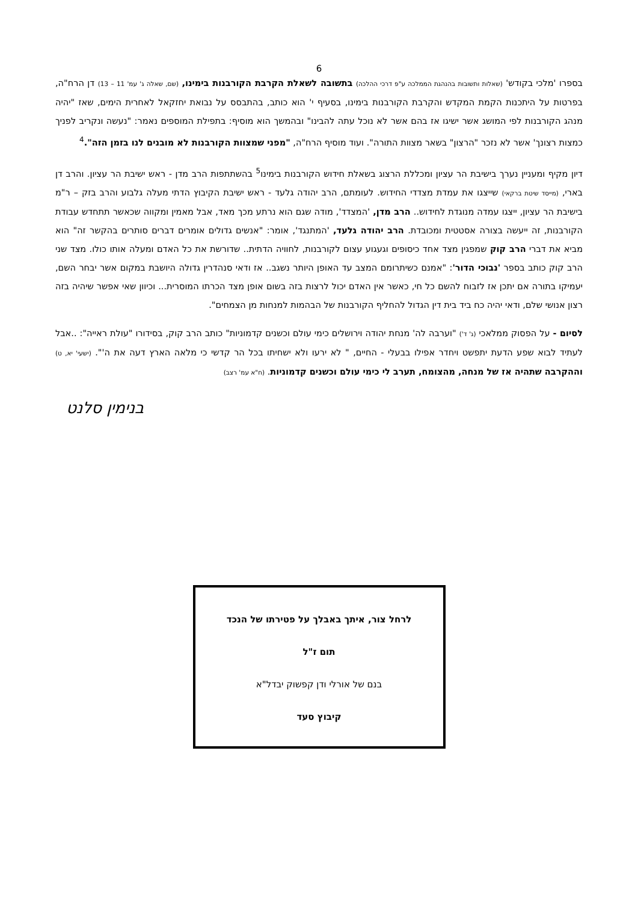6
בספרו 'מלכי בקודש' (שאלות ותשובות בהנהגת הממלכה ע"פ דרכי ההלכה) בתשובה לשאלת הקרבת הקורבנות בימינו, (שם, שאלה ג' עמ' 11 – 13) דן הרח"ה, בפרטות על היתכנות הקמת המקדש והקרבת הקורבנות בימינו, בסעיף י' הוא כותב, בהתבסס על נבואת יחזקאל לאחרית הימים, שאז "יהיה מנהג הקורבנות לפי המושג אשר ישיגו אז בהם אשר לא נוכל עתה להבינו" ובהמשך הוא מוסיף: בתפילת המוספים נאמר: "נעשה ונקריב לפניך כמצות רצונך' אשר לא נזכר "הרצון" בשאר מצוות התורה". ועוד מוסיף הרח"ה, "מפני שמצוות הקורבנות לא מובנים לנו בזמן הזה".<sup>4</sup>
דיון מקיף ומעניין נערך בישיבת הר עציון ומכללת הרצוג בשאלת חידוש הקורבנות בימינו<sup>5</sup> בהשתתפות הרב מדן - ראש ישיבת הר עציון. והרב דן בארי, (מייסד שיטת ברקאי) שייצגו את עמדת מצדדי החידוש. לעומתם, הרב יהודה גלעד - ראש ישיבת הקיבוץ הדתי מעלה גלבוע והרב בזק – ר"מ בישיבת הר עציון, ייצגו עמדה מנוגדת לחידוש.. הרב מדן, 'המצדד', מודה שגם הוא נרתע מכך מאד, אבל מאמין ומקווה שכאשר תתחדש עבודת הקורבנות, זה ייעשה בצורה אסטטית ומכובדת. הרב יהודה גלעד, 'המתנגד', אומר: "אנשים גדולים אומרים דברים סותרים בהקשר זה" הוא מביא את דברי הרב קוק שמפגין מצד אחד כיסופים וגעגוע עצום לקורבנות, לחוויה הדתית.. שדורשת את כל האדם ומעלה אותו כולו. מצד שני הרב קוק כותב בספר 'נבוכי הדור': "אמנם כשיתרומם המצב עד האופן היותר נשגב.. אז ודאי סנהדרין גדולה היושבת במקום אשר יבחר השם, יעמיקו בתורה אם יתכן אז לזבוח להשם כל חי, כאשר אין האדם יכול לרצות בזה בשום אופן מצד הכרתו המוסרית... וכיוון שאי אפשר שיהיה בזה רצון אנושי שלם, ודאי יהיה כח ביד בית דין הגדול להחליף הקורבנות של הבהמות למנחות מן הצמחים".
לסיום - על הפסוק ממלאכי (ג' ד') "וערבה לה' מנחת יהודה וירושלים כימי עולם וכשנים קדמוניות" כותב הרב קוק, בסידורו "עולת ראייה": ..אבל לעתיד לבוא שפע הדעת יתפשט ויחדר אפילו בבעלי - החיים, " לא ירעו ולא ישחיתו בכל הר קדשי כי מלאה הארץ דעה את ה'". (ישעי' יא, ט) וההקרבה שתהיה אז של מנחה, מהצומח, תערב לי כימי עולם וכשנים קדמוניות. (ח"א עמ' רצב)
בנימין סלנט
לרחל צור, איתך באבלך על פטירתו של הנכד
תום ז"ל
בנם של אורלי ודן קפשוק יבדל"א
קיבוץ סעד